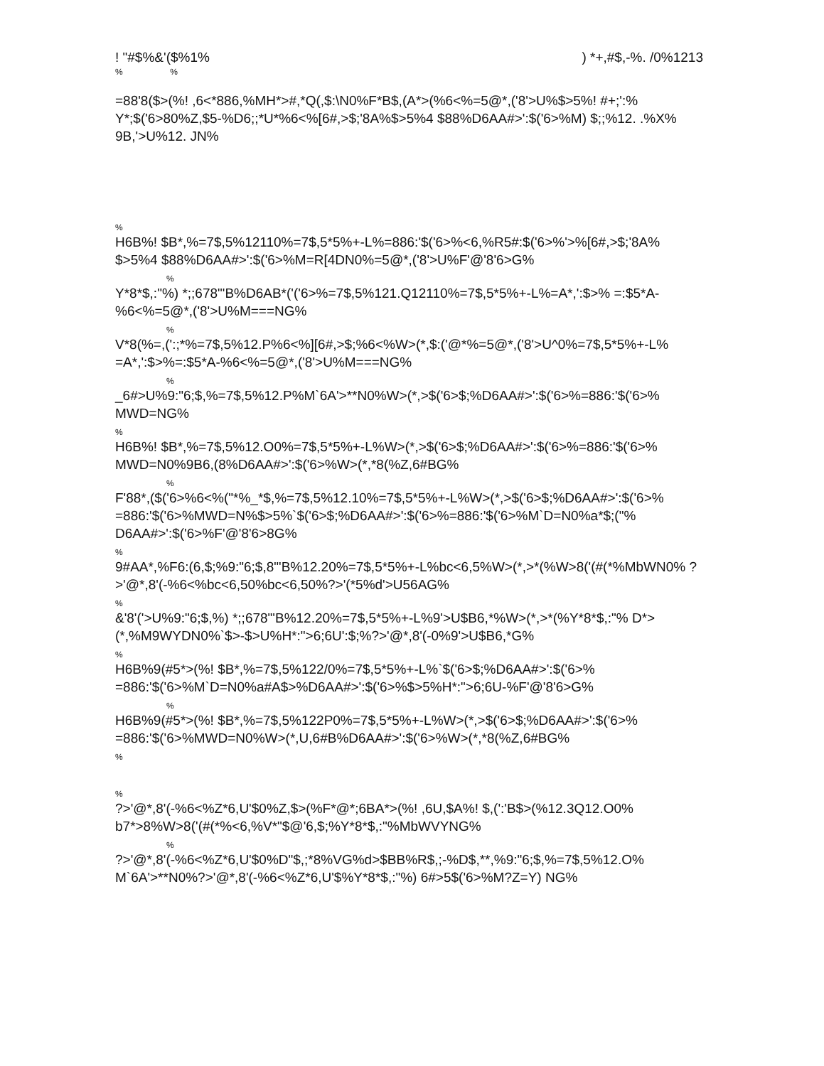! "#$%&'($%1%) *+,#$,-%. /0%1213
% %
=88'8($>(%! ,6<*886,%MH*>#,*Q(,$:\N0%F*B$,(A*>(%6<%=5@*,('8'>U%$>5%! #+;':% Y*;$('6>80%Z,$5-%D6;;*U*%6<%[6#,>$;'8A%$>5%4 $88%D6AA#>':$('6>%M) $;;%12. .%X% 9B,'>U%12. JN%
%
H6B%! $B*,%=7$,5%12110%=7$,5*5%+-L%=886:'$('6>%<6,%R5#:$('6>%'>%[6#,>$;'8A% $>5%4 $88%D6AA#>':$('6>%M=R[4DN0%=5@*,('8'>U%F'@'8'6>G%
%
Y*8*$,:"%) *;;678"'B%D6AB*('('6>%=7$,5%121.Q12110%=7$,5*5%+-L%=A*,':$>% =:$5*A-%6<%=5@*,('8'>U%M===NG%
%
V*8(%=,(':;*%=7$,5%12.P%6<%][6#,>$;%6<%W>(*,$:('@*%=5@*,('8'>U^0%=7$,5*5%+-L% =A*,':$>%=:$5*A-%6<%=5@*,('8'>U%M===NG%
%
_6#>U%9:"6;$,%=7$,5%12.P%M`6A'>**N0%W>(*,>$('6>$;%D6AA#>':$('6>%=886:'$('6>% MWD=NG%
%
H6B%! $B*,%=7$,5%12.O0%=7$,5*5%+-L%W>(*,>$('6>$;%D6AA#>':$('6>%=886:'$('6>% MWD=N0%9B6,(8%D6AA#>':$('6>%W>(*,*8(%Z,6#BG%
%
F'88*,($('6>%6<%("*%_*$,%=7$,5%12.10%=7$,5*5%+-L%W>(*,>$('6>$;%D6AA#>':$('6>% =886:'$('6>%MWD=N%$>5%`$('6>$;%D6AA#>':$('6>%=886:'$('6>%M`D=N0%a*$;("% D6AA#>':$('6>%F'@'8'6>8G%
%
9#AA*,%F6:(6,$;%9:"6;$,8"'B%12.20%=7$,5*5%+-L%bc<6,5%W>(*,>*(%W>8('(#(*%MbWN0% ?>'@*,8'(-%6<%bc<6,50%bc<6,50%?>'(*5%d'>U56AG%
%
&'8'('>U%9:"6;$,%) *;;678"'B%12.20%=7$,5*5%+-L%9'>U$B6,*%W>(*,>*(%Y*8*$,:"% D*>(*,%M9WYDN0%`$>-$>U%H*:">6;6U':$;%?>'@*,8'(-0%9'>U$B6,*G%
%
H6B%9(#5*>(%! $B*,%=7$,5%122/0%=7$,5*5%+-L%`$('6>$;%D6AA#>':$('6>% =886:'$('6>%M`D=N0%a#A$>%D6AA#>':$('6>%$>5%H*:">6;6U-%F'@'8'6>G%
%
H6B%9(#5*>(%! $B*,%=7$,5%122P0%=7$,5*5%+-L%W>(*,>$('6>$;%D6AA#>':$('6>% =886:'$('6>%MWD=N0%W>(*,U,6#B%D6AA#>':$('6>%W>(*,*8(%Z,6#BG%
%
%
?>'@*,8'(-%6<%Z*6,U'$0%Z,$>(%F*@*;6BA*>(%! ,6U,$A%! $,(':'B$>(%12.3Q12.O0% b7*>8%W>8('(#(*%<6,%V*"$@'6,$;%Y*8*$,:"%MbWVYNG%
%
?>'@*,8'(-%6<%Z*6,U'$0%D"$,;*8%VG%d>$BB%R$,;-%D$,**,%9:"6;$,%=7$,5%12.O% M`6A'>**N0%?>'@*,8'(-%6<%Z*6,U'$%Y*8*$,:"%) 6#>5$('6>%M?Z=Y) NG%